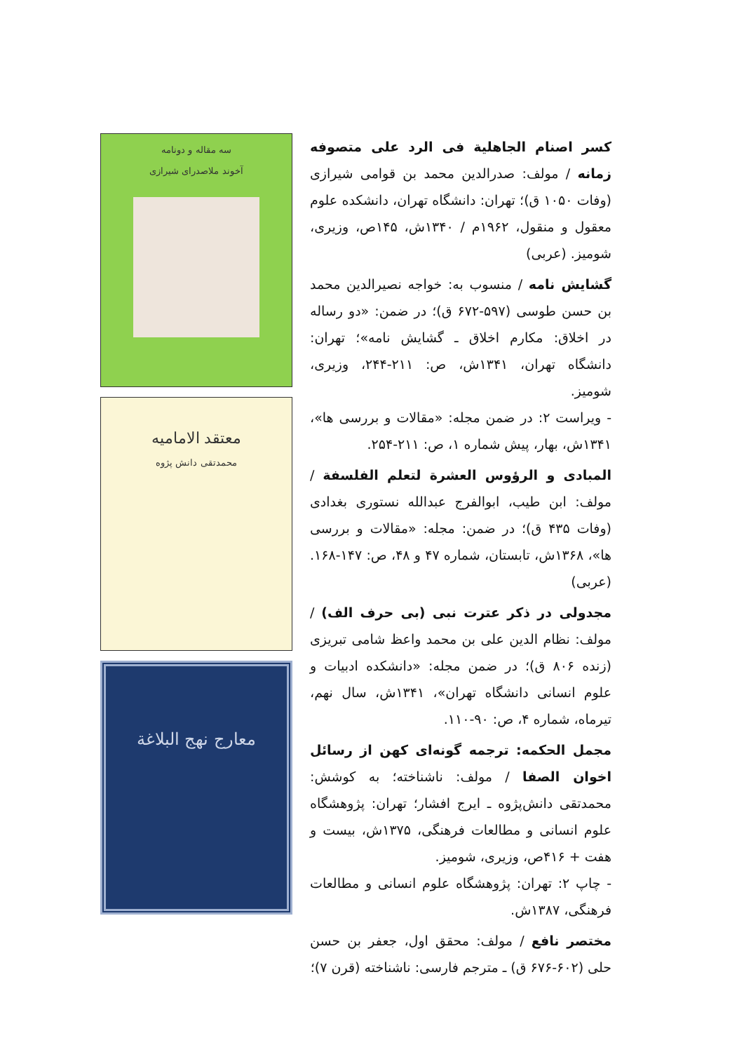کسر اصنام الجاهلیة فی الرد علی متصوفه زمانه / مولف: صدرالدین محمد بن قوامی شیرازی (وفات ۱۰۵۰ ق)؛ تهران: دانشگاه تهران، دانشکده علوم معقول و منقول، ۱۹۶۲م / ۱۳۴۰ش، ۱۴۵ص، وزیری، شومیز. (عربی)
گشایش نامه / منسوب به: خواجه نصیرالدین محمد بن حسن طوسی (۵۹۷-۶۷۲ ق)؛ در ضمن: «دو رساله در اخلاق: مکارم اخلاق ـ گشایش نامه»؛ تهران: دانشگاه تهران، ۱۳۴۱ش، ص: ۲۱۱-۲۴۴، وزیری، شومیز.
- ویراست ۲: در ضمن مجله: «مقالات و بررسی ها»، ۱۳۴۱ش، بهار، پیش شماره ۱، ص: ۲۱۱-۲۵۴.
المبادی و الرؤوس العشرة لتعلم الفلسفة / مولف: ابن طیب، ابوالفرج عبدالله نستوری بغدادی (وفات ۴۳۵ ق)؛ در ضمن: مجله: «مقالات و بررسی ها»، ۱۳۶۸ش، تابستان، شماره ۴۷ و ۴۸، ص: ۱۴۷-۱۶۸. (عربی)
مجدولی در ذکر عترت نبی (بی حرف الف) / مولف: نظام الدین علی بن محمد واعظ شامی تبریزی (زنده ۸۰۶ ق)؛ در ضمن مجله: «دانشکده ادبیات و علوم انسانی دانشگاه تهران»، ۱۳۴۱ش، سال نهم، تیرماه، شماره ۴، ص: ۹۰-۱۱۰.
مجمل الحکمه: ترجمه گونه‌ای کهن از رسائل اخوان الصفا / مولف: ناشناخته؛ به کوشش: محمدتقی دانش‌پژوه ـ ایرج افشار؛ تهران: پژوهشگاه علوم انسانی و مطالعات فرهنگی، ۱۳۷۵ش، بیست و هفت + ۴۱۶ص، وزیری، شومیز.
- چاپ ۲: تهران: پژوهشگاه علوم انسانی و مطالعات فرهنگی، ۱۳۸۷ش.
مختصر نافع / مولف: محقق اول، جعفر بن حسن حلی (۶۰۲-۶۷۶ ق) ـ مترجم فارسی: ناشناخته (قرن ۷)؛
سه مقاله و دونامه
آخوند ملاصدرای شیرازی
معتقد الامامیه
محمدتقی دانش پژوه
معارج نهج البلاغة